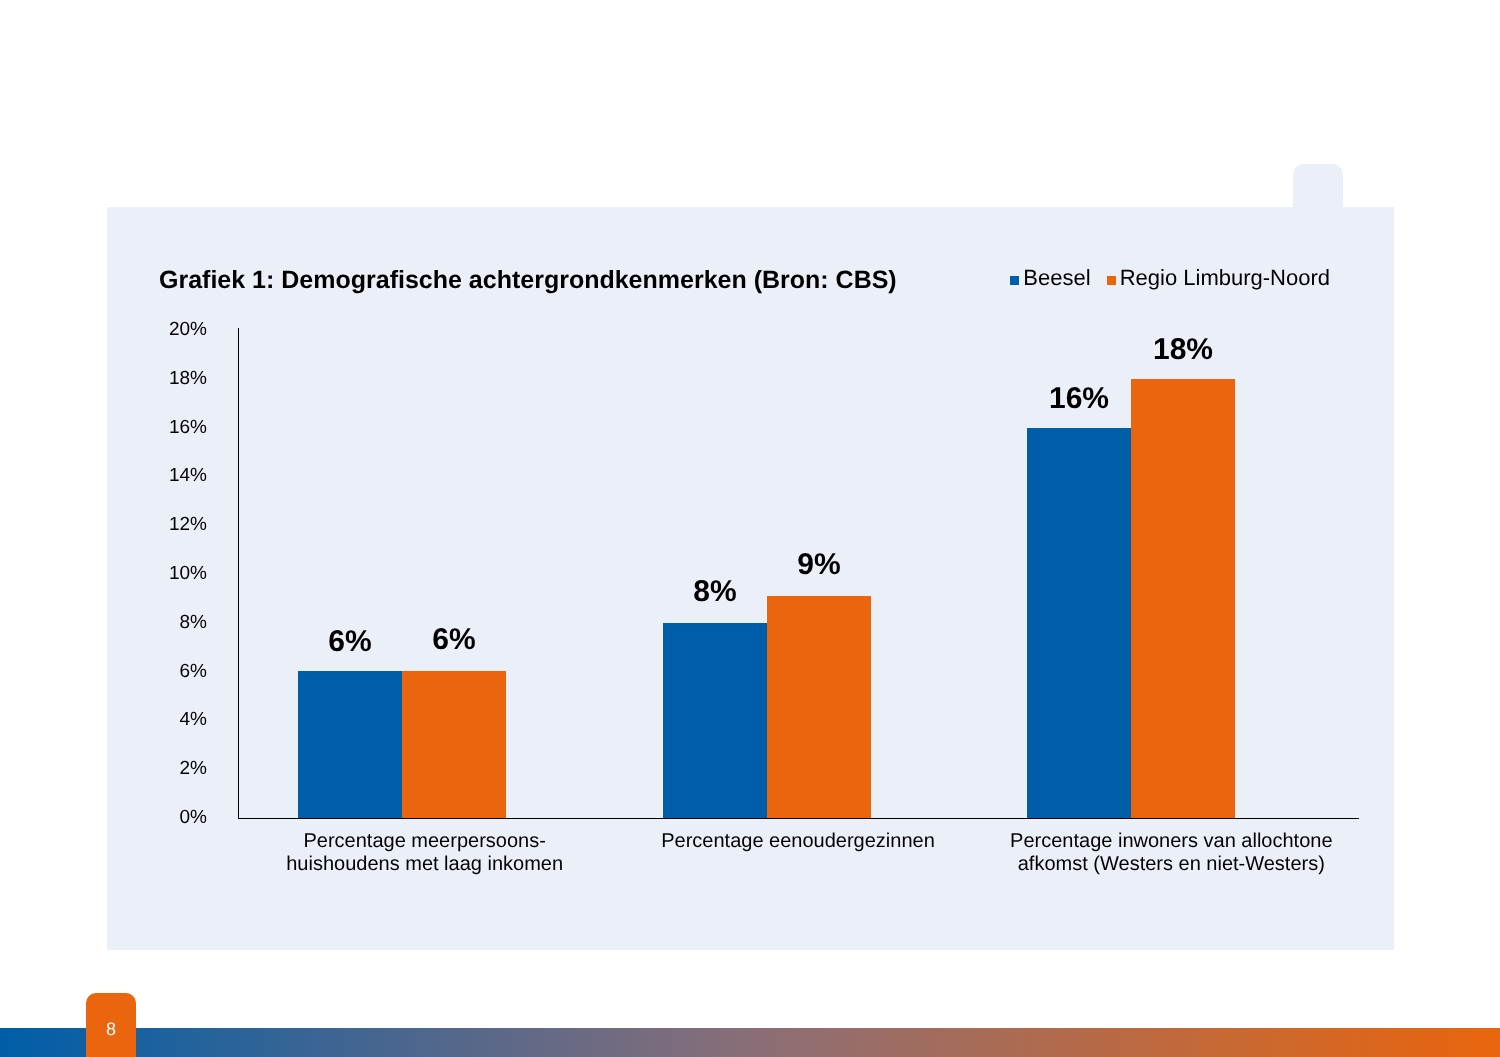Grafiek 1: Demografische achtergrondkenmerken (Bron: CBS)
Beesel Regio Limburg-Noord
20%
18%
16%
14%
12%
10%
8%
6%
4%
2%
0%
6% 6%
8%
9%
16%
18%
Percentage meerpersoons-
huishoudens met laag inkomen
Percentage eenoudergezinnen Percentage inwoners van allochtone
afkomst (Westers en niet-Westers)
8